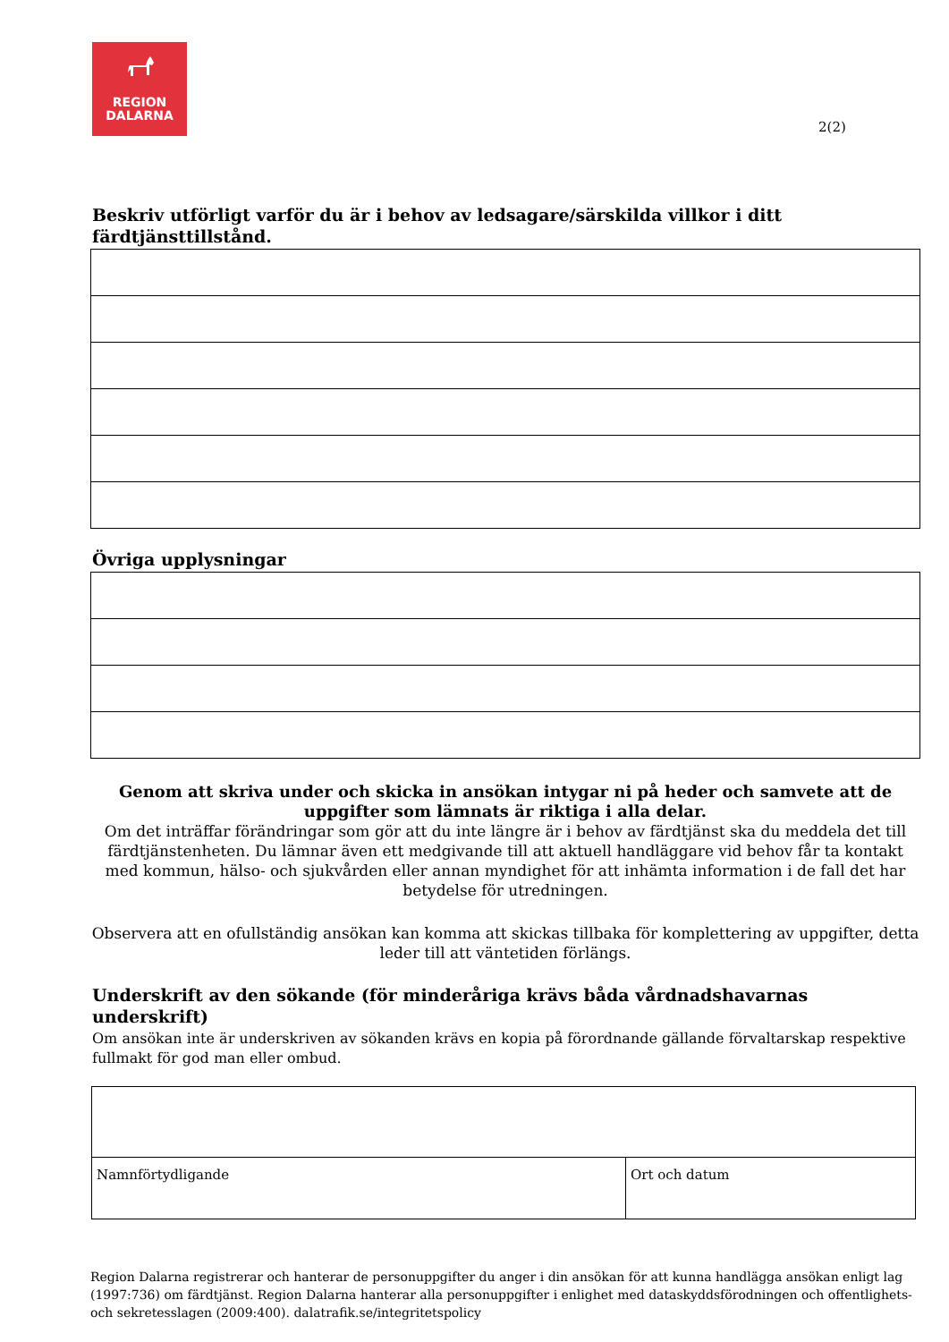REGION
DALARNA
2(2)
Beskriv utförligt varför du är i behov av ledsagare/särskilda villkor i ditt färdtjänsttillstånd.
Övriga upplysningar
Genom att skriva under och skicka in ansökan intygar ni på heder och samvete att de uppgifter som lämnats är riktiga i alla delar.
Om det inträffar förändringar som gör att du inte längre är i behov av färdtjänst ska du meddela det till färdtjänstenheten. Du lämnar även ett medgivande till att aktuell handläggare vid behov får ta kontakt med kommun, hälso- och sjukvården eller annan myndighet för att inhämta information i de fall det har betydelse för utredningen.
Observera att en ofullständig ansökan kan komma att skickas tillbaka för komplettering av uppgifter, detta leder till att väntetiden förlängs.
Underskrift av den sökande (för minderåriga krävs båda vårdnadshavarnas underskrift)
Om ansökan inte är underskriven av sökanden krävs en kopia på förordnande gällande förvaltarskap respektive fullmakt för god man eller ombud.
| Namnförtydligande | Ort och datum |
Region Dalarna registrerar och hanterar de personuppgifter du anger i din ansökan för att kunna handlägga ansökan enligt lag (1997:736) om färdtjänst. Region Dalarna hanterar alla personuppgifter i enlighet med dataskyddsförodningen och offentlighets- och sekretesslagen (2009:400). dalatrafik.se/integritetspolicy